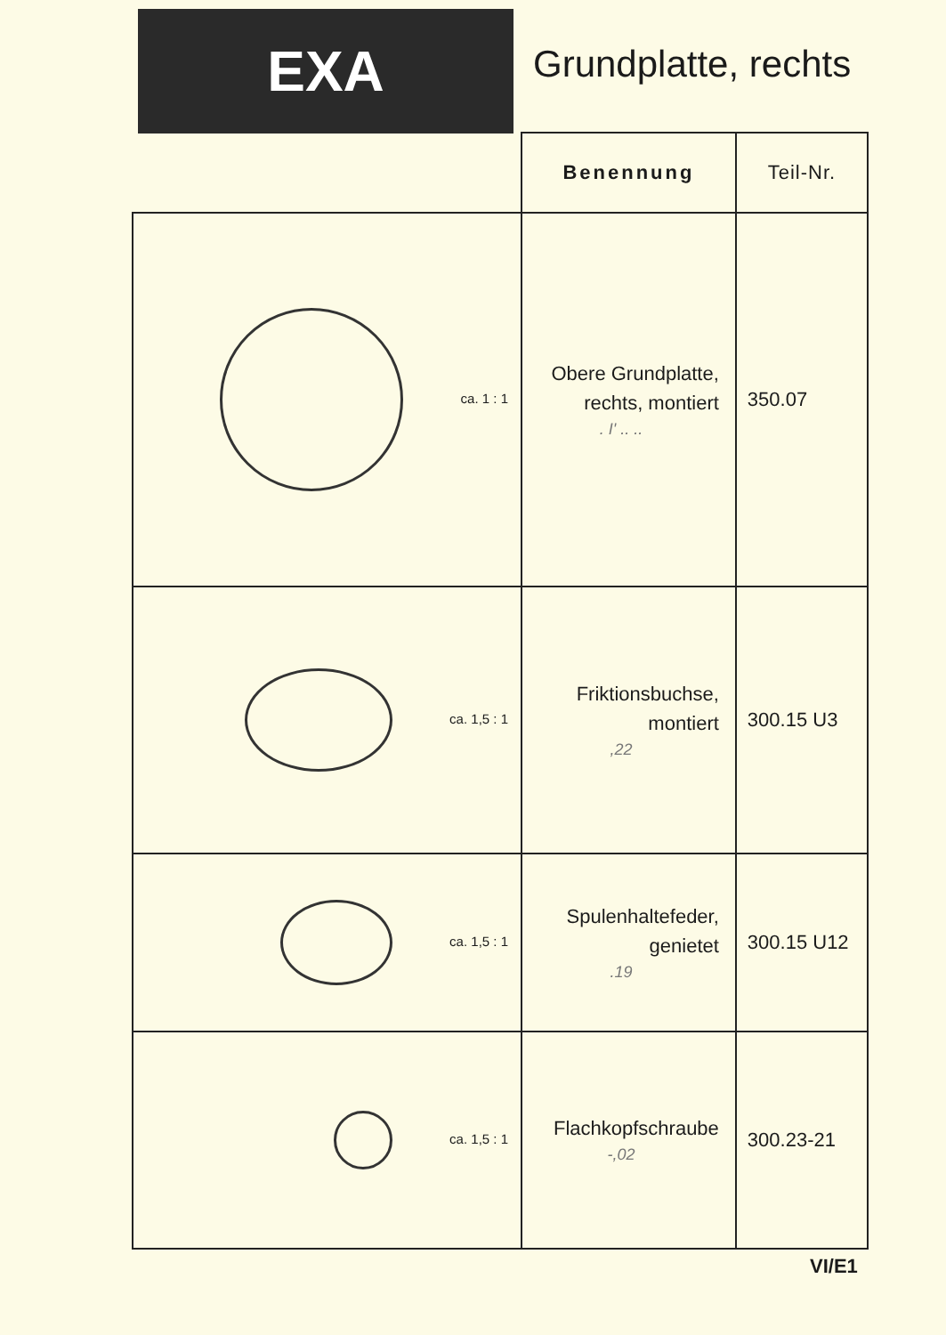EXA
Grundplatte, rechts
| | Benennung | Teil-Nr. |
| --- | --- | --- |
| ca. 1 : 1 | Obere Grundplatte, rechts, montiert . I' .. .. | 350.07 |
| ca. 1,5 : 1 | Friktionsbuchse, montiert ,22 | 300.15 U3 |
| ca. 1,5 : 1 | Spulenhaltefeder, genietet .19 | 300.15 U12 |
| ca. 1,5 : 1 | Flachkopfschraube -,02 | 300.23-21 |
VI/E1